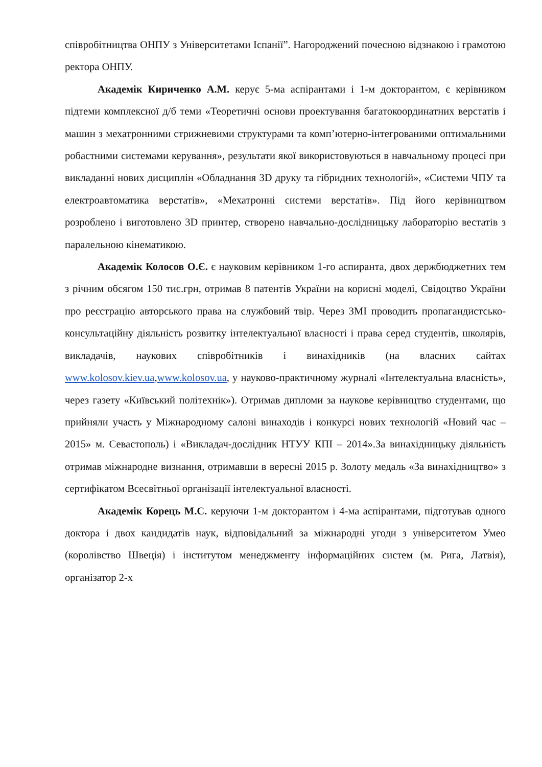співробітництва ОНПУ з Університетами Іспанії”. Нагороджений почесною відзнакою і грамотою ректора ОНПУ.
Академік Кириченко А.М. керує 5-ма аспірантами і 1-м докторантом, є керівником підтеми комплексної д/б теми «Теоретичні основи проектування багатокоординатних верстатів і машин з мехатронними стрижневими структурами та комп’ютерно-інтегрованими оптимальними робастними системами керування», результати якої використовуються в навчальному процесі при викладанні нових дисциплін «Обладнання 3D друку та гібридних технологій», «Системи ЧПУ та електроавтоматика верстатів», «Мехатронні системи верстатів». Під його керівництвом розроблено і виготовлено 3D принтер, створено навчально-дослідницьку лабораторію вестатів з паралельною кінематикою.
Академік Колосов О.Є. є науковим керівником 1-го аспиранта, двох держбюджетних тем з річним обсягом 150 тис.грн, отримав 8 патентів України на корисні моделі, Свідоцтво України про реєстрацію авторського права на службовий твір. Через ЗМІ проводить пропагандистсько-консультаційну діяльність розвитку інтелектуальної власності і права серед студентів, школярів, викладачів, наукових співробітників і винахідників (на власних сайтах www.kolosov.kiev.ua,www.kolosov.ua, у науково-практичному журналі «Інтелектуальна власність», через газету «Київський політехнік»). Отримав дипломи за наукове керівництво студентами, що прийняли участь у Міжнародному салоні винаходів і конкурсі нових технологій «Новий час – 2015» м. Севастополь) і «Викладач-дослідник НТУУ КПІ – 2014».За винахідницьку діяльність отримав міжнародне визнання, отримавши в вересні 2015 р. Золоту медаль «За винахідництво» з сертифікатом Всесвітньої організації інтелектуальної власності.
Академік Корець М.С. керуючи 1-м докторантом і 4-ма аспірантами, підготував одного доктора і двох кандидатів наук, відповідальний за міжнародні угоди з університетом Умео (королівство Швеція) і інститутом менеджменту інформаційних систем (м. Рига, Латвія), організатор 2-х